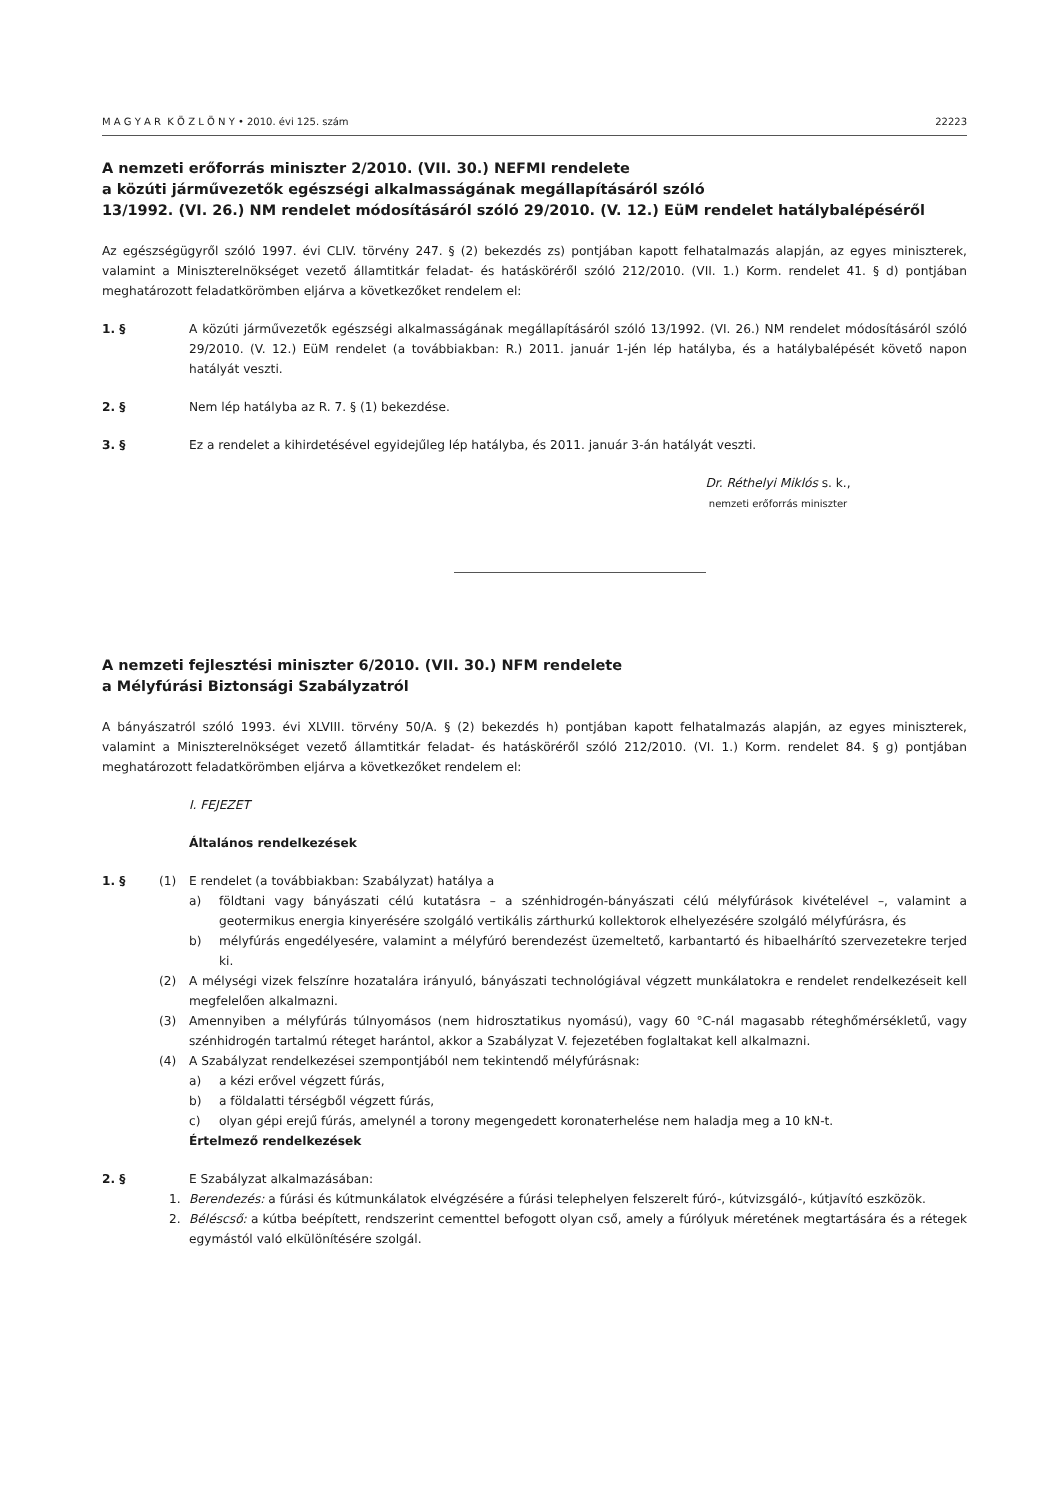M A G Y A R K Ö Z L Ö N Y • 2010. évi 125. szám 22223
A nemzeti erőforrás miniszter 2/2010. (VII. 30.) NEFMI rendelete
a közúti járművezetők egészségi alkalmasságának megállapításáról szóló
13/1992. (VI. 26.) NM rendelet módosításáról szóló 29/2010. (V. 12.) EüM rendelet hatálybalépéséről
Az egészségügyről szóló 1997. évi CLIV. törvény 247. § (2) bekezdés zs) pontjában kapott felhatalmazás alapján, az egyes miniszterek, valamint a Miniszterelnökséget vezető államtitkár feladat- és hatásköréről szóló 212/2010. (VII. 1.) Korm. rendelet 41. § d) pontjában meghatározott feladatkörömben eljárva a következőket rendelem el:
1. § A közúti járművezetők egészségi alkalmasságának megállapításáról szóló 13/1992. (VI. 26.) NM rendelet módosításáról szóló 29/2010. (V. 12.) EüM rendelet (a továbbiakban: R.) 2011. január 1-jén lép hatályba, és a hatálybalépését követő napon hatályát veszti.
2. § Nem lép hatályba az R. 7. § (1) bekezdése.
3. § Ez a rendelet a kihirdetésével egyidejűleg lép hatályba, és 2011. január 3-án hatályát veszti.
Dr. Réthelyi Miklós s. k.,
nemzeti erőforrás miniszter
A nemzeti fejlesztési miniszter 6/2010. (VII. 30.) NFM rendelete
a Mélyfúrási Biztonsági Szabályzatról
A bányászatról szóló 1993. évi XLVIII. törvény 50/A. § (2) bekezdés h) pontjában kapott felhatalmazás alapján, az egyes miniszterek, valamint a Miniszterelnökséget vezető államtitkár feladat- és hatásköréről szóló 212/2010. (VI. 1.) Korm. rendelet 84. § g) pontjában meghatározott feladatkörömben eljárva a következőket rendelem el:
I. FEJEZET
Általános rendelkezések
1. § (1) E rendelet (a továbbiakban: Szabályzat) hatálya a
a) földtani vagy bányászati célú kutatásra – a szénhidrogén-bányászati célú mélyfúrások kivételével –, valamint a geotermikus energia kinyerésére szolgáló vertikális zárthurkú kollektorok elhelyezésére szolgáló mélyfúrásra, és
b) mélyfúrás engedélyesére, valamint a mélyfúró berendezést üzemeltető, karbantartó és hibaelhárító szervezetekre terjed ki.
(2) A mélységi vizek felszínre hozatalára irányuló, bányászati technológiával végzett munkálatokra e rendelet rendelkezéseit kell megfelelően alkalmazni.
(3) Amennyiben a mélyfúrás túlnyomásos (nem hidrosztatikus nyomású), vagy 60 °C-nál magasabb réteghőmérsékletű, vagy szénhidrogén tartalmú réteget harántol, akkor a Szabályzat V. fejezetében foglaltakat kell alkalmazni.
(4) A Szabályzat rendelkezései szempontjából nem tekintendő mélyfúrásnak:
a) a kézi erővel végzett fúrás,
b) a földalatti térségből végzett fúrás,
c) olyan gépi erejű fúrás, amelynél a torony megengedett koronaterhelése nem haladja meg a 10 kN-t.
Értelmező rendelkezések
2. § E Szabályzat alkalmazásában:
1. Berendezés: a fúrási és kútmunkálatok elvégzésére a fúrási telephelyen felszerelt fúró-, kútvizsgáló-, kútjavító eszközök.
2. Béléscső: a kútba beépített, rendszerint cementtel befogott olyan cső, amely a fúrólyuk méretének megtartására és a rétegek egymástól való elkülönítésére szolgál.